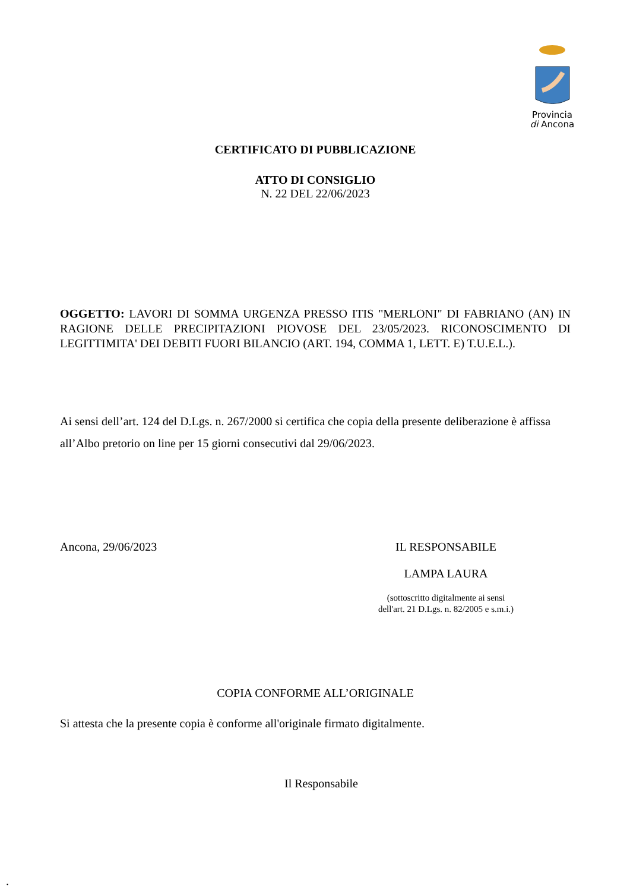Provincia
di Ancona
CERTIFICATO DI PUBBLICAZIONE
ATTO DI CONSIGLIO
N. 22 DEL 22/06/2023
OGGETTO: LAVORI DI SOMMA URGENZA PRESSO ITIS "MERLONI" DI FABRIANO (AN) IN RAGIONE DELLE PRECIPITAZIONI PIOVOSE DEL 23/05/2023. RICONOSCIMENTO DI LEGITTIMITA' DEI DEBITI FUORI BILANCIO (ART. 194, COMMA 1, LETT. E) T.U.E.L.).
Ai sensi dell’art. 124 del D.Lgs. n. 267/2000 si certifica che copia della presente deliberazione è affissa all’Albo pretorio on line per 15 giorni consecutivi dal 29/06/2023.
Ancona, 29/06/2023 IL RESPONSABILE
LAMPA LAURA
(sottoscritto digitalmente ai sensi
dell'art. 21 D.Lgs. n. 82/2005 e s.m.i.)
COPIA CONFORME ALL’ORIGINALE
Si attesta che la presente copia è conforme all'originale firmato digitalmente.
Il Responsabile
.